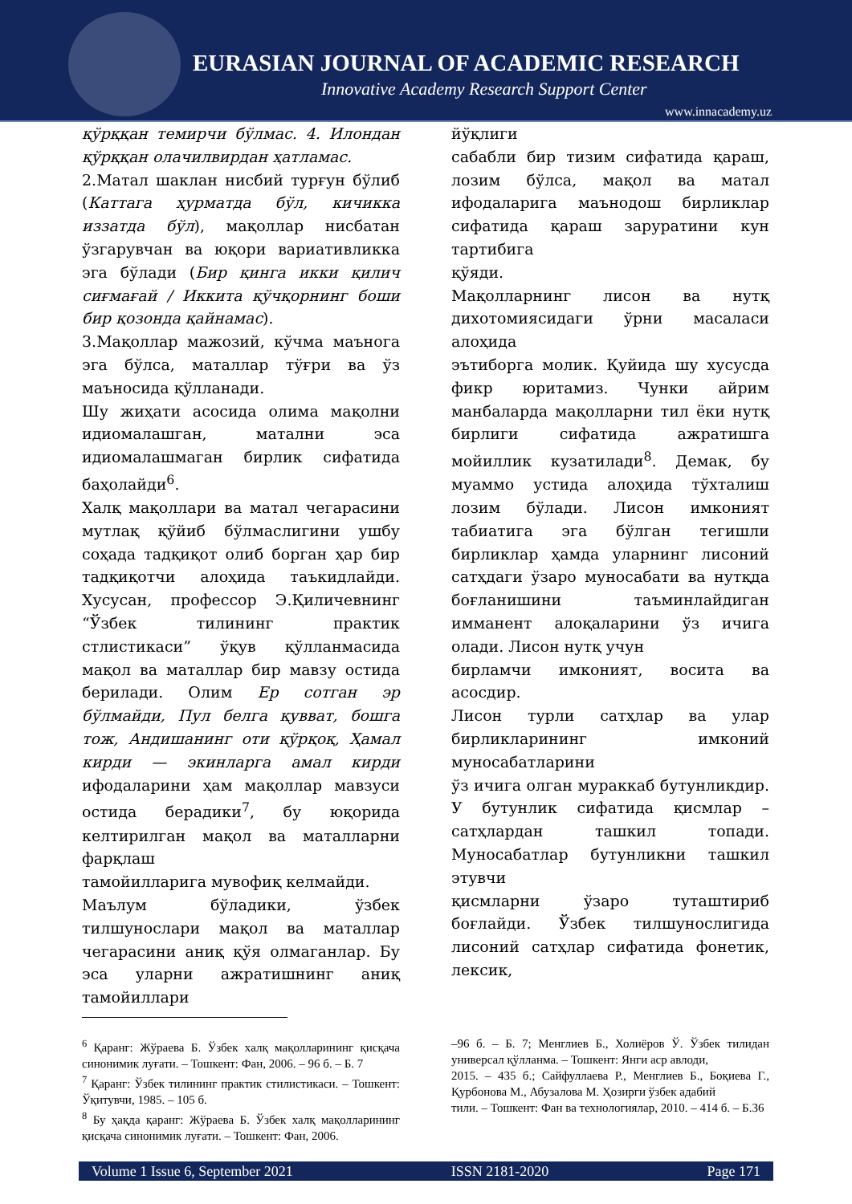EURASIAN JOURNAL OF ACADEMIC RESEARCH
Innovative Academy Research Support Center
www.innacademy.uz
қўрққан темирчи бўлмас. 4. Илондан қўрққан олачилвирдан ҳатламас.
2.Матал шаклан нисбий турғун бўлиб (Каттага ҳурматда бўл, кичикка иззатда бўл), мақоллар нисбатан ўзгарувчан ва юқори вариативликка эга бўлади (Бир қинга икки қилич сиғмағай / Иккита қўчқорнинг боши бир қозонда қайнамас).
3.Мақоллар мажозий, кўчма маънога эга бўлса, маталлар тўғри ва ўз маъносида қўлланади.
Шу жиҳати асосида олима мақолни идиомалашган, матални эса идиомалашмаган бирлик сифатида баҳолайди<sup>6</sup>.
Халқ мақоллари ва матал чегарасини мутлақ қўйиб бўлмаслигини ушбу соҳада тадқиқот олиб борган ҳар бир тадқиқотчи алоҳида таъкидлайди. Хусусан, профессор Э.Қиличевнинг “Ўзбек тилининг практик стлистикаси” ўқув қўлланмасида мақол ва маталлар бир мавзу остида берилади. Олим Ер сотган эр бўлмайди, Пул белга қувват, бошга тож, Андишанинг оти қўрқоқ, Ҳамал кирди — экинларга амал кирди ифодаларини ҳам мақоллар мавзуси остида берадики<sup>7</sup>, бу юқорида келтирилган мақол ва маталларни фарқлаш
тамойилларига мувофиқ келмайди.
Маълум бўладики, ўзбек тилшунослари мақол ва маталлар чегарасини аниқ қўя олмаганлар. Бу эса уларни ажратишнинг аниқ тамойиллари
йўқлиги
сабабли бир тизим сифатида қараш, лозим бўлса, мақол ва матал ифодаларига маънодош бирликлар сифатида қараш заруратини кун тартибига
қўяди.
Мақолларнинг лисон ва нутқ дихотомиясидаги ўрни масаласи алоҳида
эътиборга молик. Қуйида шу хусусда фикр юритамиз. Чунки айрим манбаларда мақолларни тил ёки нутқ бирлиги сифатида ажратишга мойиллик кузатилади<sup>8</sup>. Демак, бу муаммо устида алоҳида тўхталиш лозим бўлади. Лисон имконият табиатига эга бўлган тегишли бирликлар ҳамда уларнинг лисоний сатҳдаги ўзаро муносабати ва нутқда боғланишини таъминлайдиган имманент алоқаларини ўз ичига олади. Лисон нутқ учун
бирламчи имконият, восита ва асосдир.
Лисон турли сатҳлар ва улар бирликларининг имконий муносабатларини
ўз ичига олган мураккаб бутунликдир. У бутунлик сифатида қисмлар – сатҳлардан ташкил топади. Муносабатлар бутунликни ташкил этувчи
қисмларни ўзаро туташтириб боғлайди. Ўзбек тилшунослигида лисоний сатҳлар сифатида фонетик, лексик,
<sup>6</sup> Қаранг: Жўраева Б. Ўзбек халқ мақолларининг қисқача синонимик луғати. – Тошкент: Фан, 2006. – 96 б. – Б. 7
<sup>7</sup> Қаранг: Ўзбек тилининг практик стилистикаси. – Тошкент: Ўқитувчи, 1985. – 105 б.
<sup>8</sup> Бу ҳақда қаранг: Жўраева Б. Ўзбек халқ мақолларининг қисқача синонимик луғати. – Тошкент: Фан, 2006.
–96 б. – Б. 7; Менглиев Б., Холиёров Ў. Ўзбек тилидан универсал қўлланма. – Тошкент: Янги аср авлоди,
2015. – 435 б.; Сайфуллаева Р., Менглиев Б., Боқиева Г., Қурбонова М., Абузалова М. Ҳозирги ўзбек адабий
тили. – Тошкент: Фан ва технологиялар, 2010. – 414 б. – Б.36
Volume 1 Issue 6, September 2021 ISSN 2181-2020 Page 171